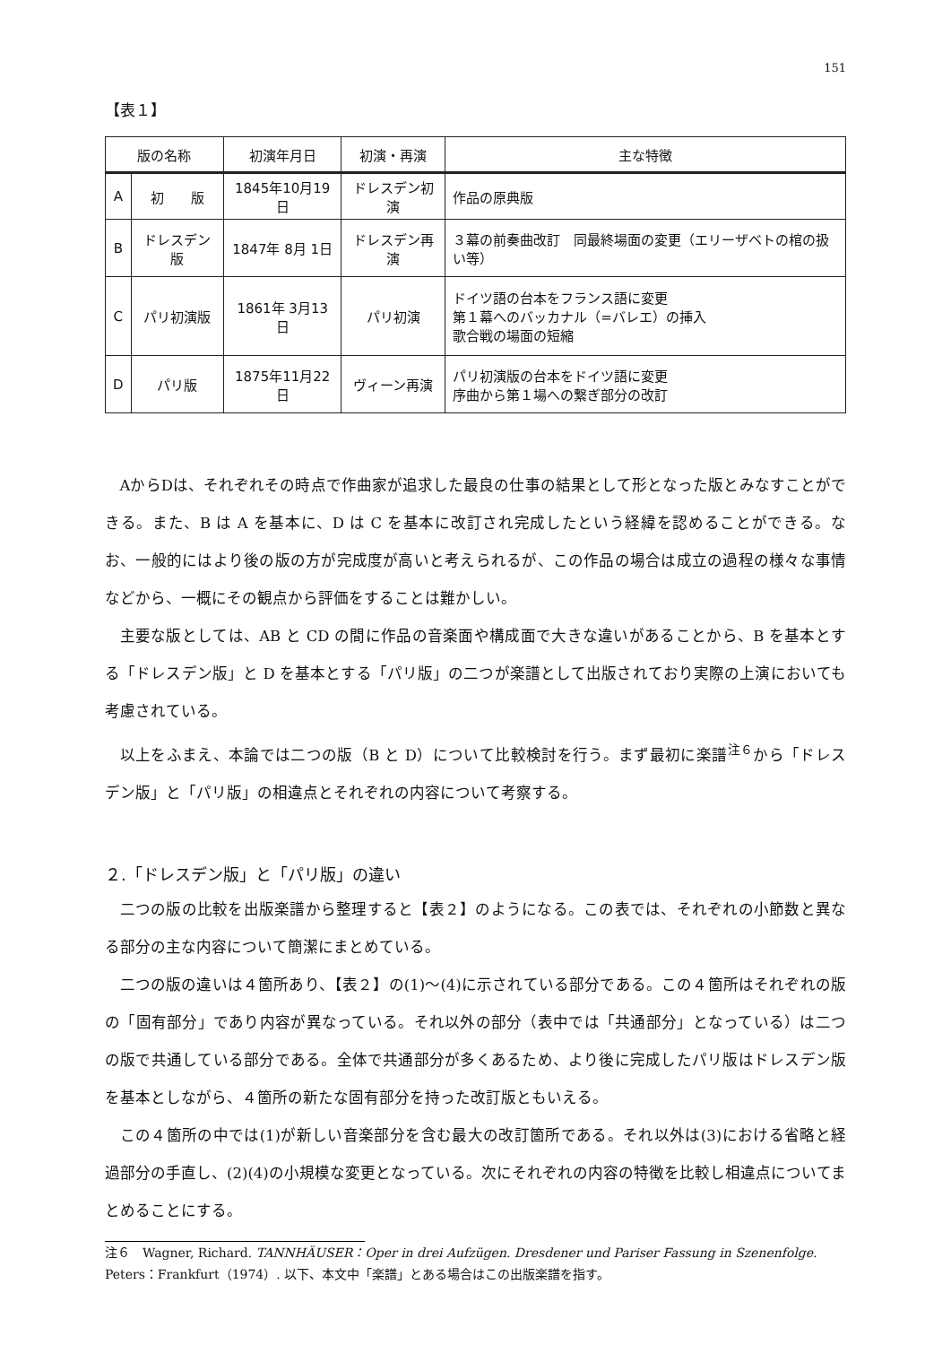151
【表１】
| 版の名称 | | 初演年月日 | 初演・再演 | 主な特徴 |
| --- | --- | --- | --- | --- |
| A | 初 版 | 1845年10月19日 | ドレスデン初演 | 作品の原典版 |
| B | ドレスデン版 | 1847年 8月 1日 | ドレスデン再演 | ３幕の前奏曲改訂 同最終場面の変更（エリーザベトの棺の扱い等） |
| C | パリ初演版 | 1861年 3月13日 | パリ初演 | ドイツ語の台本をフランス語に変更 第１幕へのバッカナル（=バレエ）の挿入 歌合戦の場面の短縮 |
| D | パリ版 | 1875年11月22日 | ヴィーン再演 | パリ初演版の台本をドイツ語に変更 序曲から第１場への繋ぎ部分の改訂 |
AからDは、それぞれその時点で作曲家が追求した最良の仕事の結果として形となった版とみなすことができる。また、B は A を基本に、D は C を基本に改訂され完成したという経緯を認めることができる。なお、一般的にはより後の版の方が完成度が高いと考えられるが、この作品の場合は成立の過程の様々な事情などから、一概にその観点から評価をすることは難かしい。
主要な版としては、AB と CD の間に作品の音楽面や構成面で大きな違いがあることから、B を基本とする「ドレスデン版」と D を基本とする「パリ版」の二つが楽譜として出版されており実際の上演においても考慮されている。
以上をふまえ、本論では二つの版（B と D）について比較検討を行う。まず最初に楽譜<sup>注６</sup>から「ドレスデン版」と「パリ版」の相違点とそれぞれの内容について考察する。
２.「ドレスデン版」と「パリ版」の違い
二つの版の比較を出版楽譜から整理すると【表２】のようになる。この表では、それぞれの小節数と異なる部分の主な内容について簡潔にまとめている。
二つの版の違いは４箇所あり、【表２】の(1)～(4)に示されている部分である。この４箇所はそれぞれの版の「固有部分」であり内容が異なっている。それ以外の部分（表中では「共通部分」となっている）は二つの版で共通している部分である。全体で共通部分が多くあるため、より後に完成したパリ版はドレスデン版を基本としながら、４箇所の新たな固有部分を持った改訂版ともいえる。
この４箇所の中では(1)が新しい音楽部分を含む最大の改訂箇所である。それ以外は(3)における省略と経過部分の手直し、(2)(4)の小規模な変更となっている。次にそれぞれの内容の特徴を比較し相違点についてまとめることにする。
注６　Wagner, Richard. TANNHÄUSER：Oper in drei Aufzügen. Dresdener und Pariser Fassung in Szenenfolge. Peters：Frankfurt（1974）. 以下、本文中「楽譜」とある場合はこの出版楽譜を指す。